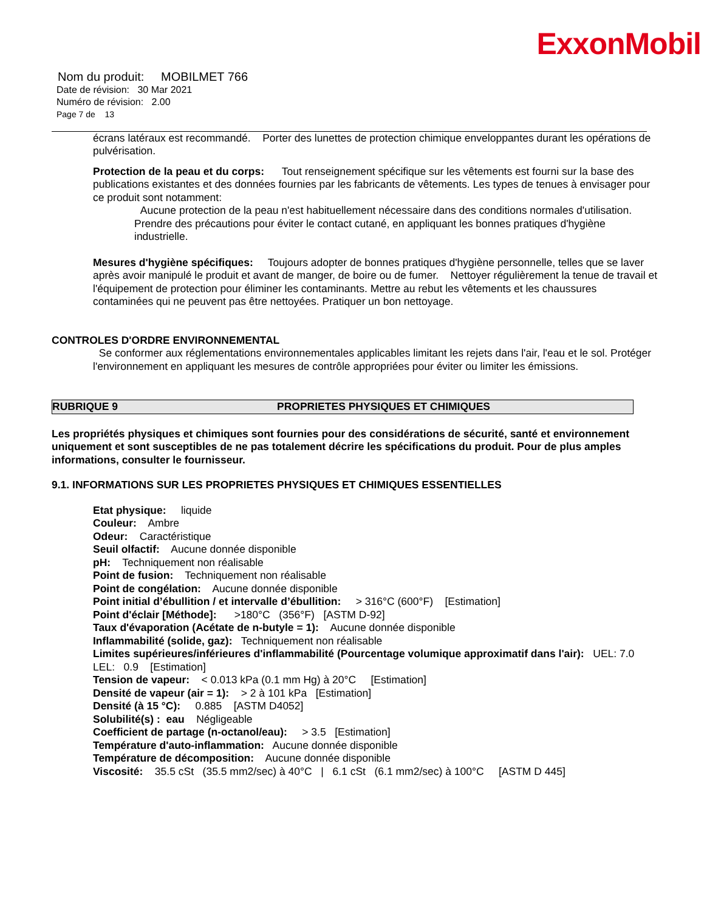ExxonMobil
Nom du produit: MOBILMET 766
Date de révision: 30 Mar 2021
Numéro de révision: 2.00
Page 7 de 13
écrans latéraux est recommandé. Porter des lunettes de protection chimique enveloppantes durant les opérations de pulvérisation.
Protection de la peau et du corps: Tout renseignement spécifique sur les vêtements est fourni sur la base des publications existantes et des données fournies par les fabricants de vêtements. Les types de tenues à envisager pour ce produit sont notamment:
Aucune protection de la peau n'est habituellement nécessaire dans des conditions normales d'utilisation. Prendre des précautions pour éviter le contact cutané, en appliquant les bonnes pratiques d'hygiène industrielle.
Mesures d'hygiène spécifiques: Toujours adopter de bonnes pratiques d'hygiène personnelle, telles que se laver après avoir manipulé le produit et avant de manger, de boire ou de fumer. Nettoyer régulièrement la tenue de travail et l'équipement de protection pour éliminer les contaminants. Mettre au rebut les vêtements et les chaussures contaminées qui ne peuvent pas être nettoyées. Pratiquer un bon nettoyage.
CONTROLES D'ORDRE ENVIRONNEMENTAL
Se conformer aux réglementations environnementales applicables limitant les rejets dans l'air, l'eau et le sol. Protéger l'environnement en appliquant les mesures de contrôle appropriées pour éviter ou limiter les émissions.
RUBRIQUE 9 PROPRIETES PHYSIQUES ET CHIMIQUES
Les propriétés physiques et chimiques sont fournies pour des considérations de sécurité, santé et environnement uniquement et sont susceptibles de ne pas totalement décrire les spécifications du produit. Pour de plus amples informations, consulter le fournisseur.
9.1. INFORMATIONS SUR LES PROPRIETES PHYSIQUES ET CHIMIQUES ESSENTIELLES
Etat physique: liquide
Couleur: Ambre
Odeur: Caractéristique
Seuil olfactif: Aucune donnée disponible
pH: Techniquement non réalisable
Point de fusion: Techniquement non réalisable
Point de congélation: Aucune donnée disponible
Point initial d’ébullition / et intervalle d’ébullition: > 316°C (600°F) [Estimation]
Point d'éclair [Méthode]: >180°C (356°F) [ASTM D-92]
Taux d'évaporation (Acétate de n-butyle = 1): Aucune donnée disponible
Inflammabilité (solide, gaz): Techniquement non réalisable
Limites supérieures/inférieures d'inflammabilité (Pourcentage volumique approximatif dans l'air): UEL: 7.0 LEL: 0.9 [Estimation]
Tension de vapeur: < 0.013 kPa (0.1 mm Hg) à 20°C [Estimation]
Densité de vapeur (air = 1): > 2 à 101 kPa [Estimation]
Densité (à 15 °C): 0.885 [ASTM D4052]
Solubilité(s) : eau Négligeable
Coefficient de partage (n-octanol/eau): > 3.5 [Estimation]
Température d'auto-inflammation: Aucune donnée disponible
Température de décomposition: Aucune donnée disponible
Viscosité: 35.5 cSt (35.5 mm2/sec) à 40°C | 6.1 cSt (6.1 mm2/sec) à 100°C [ASTM D 445]